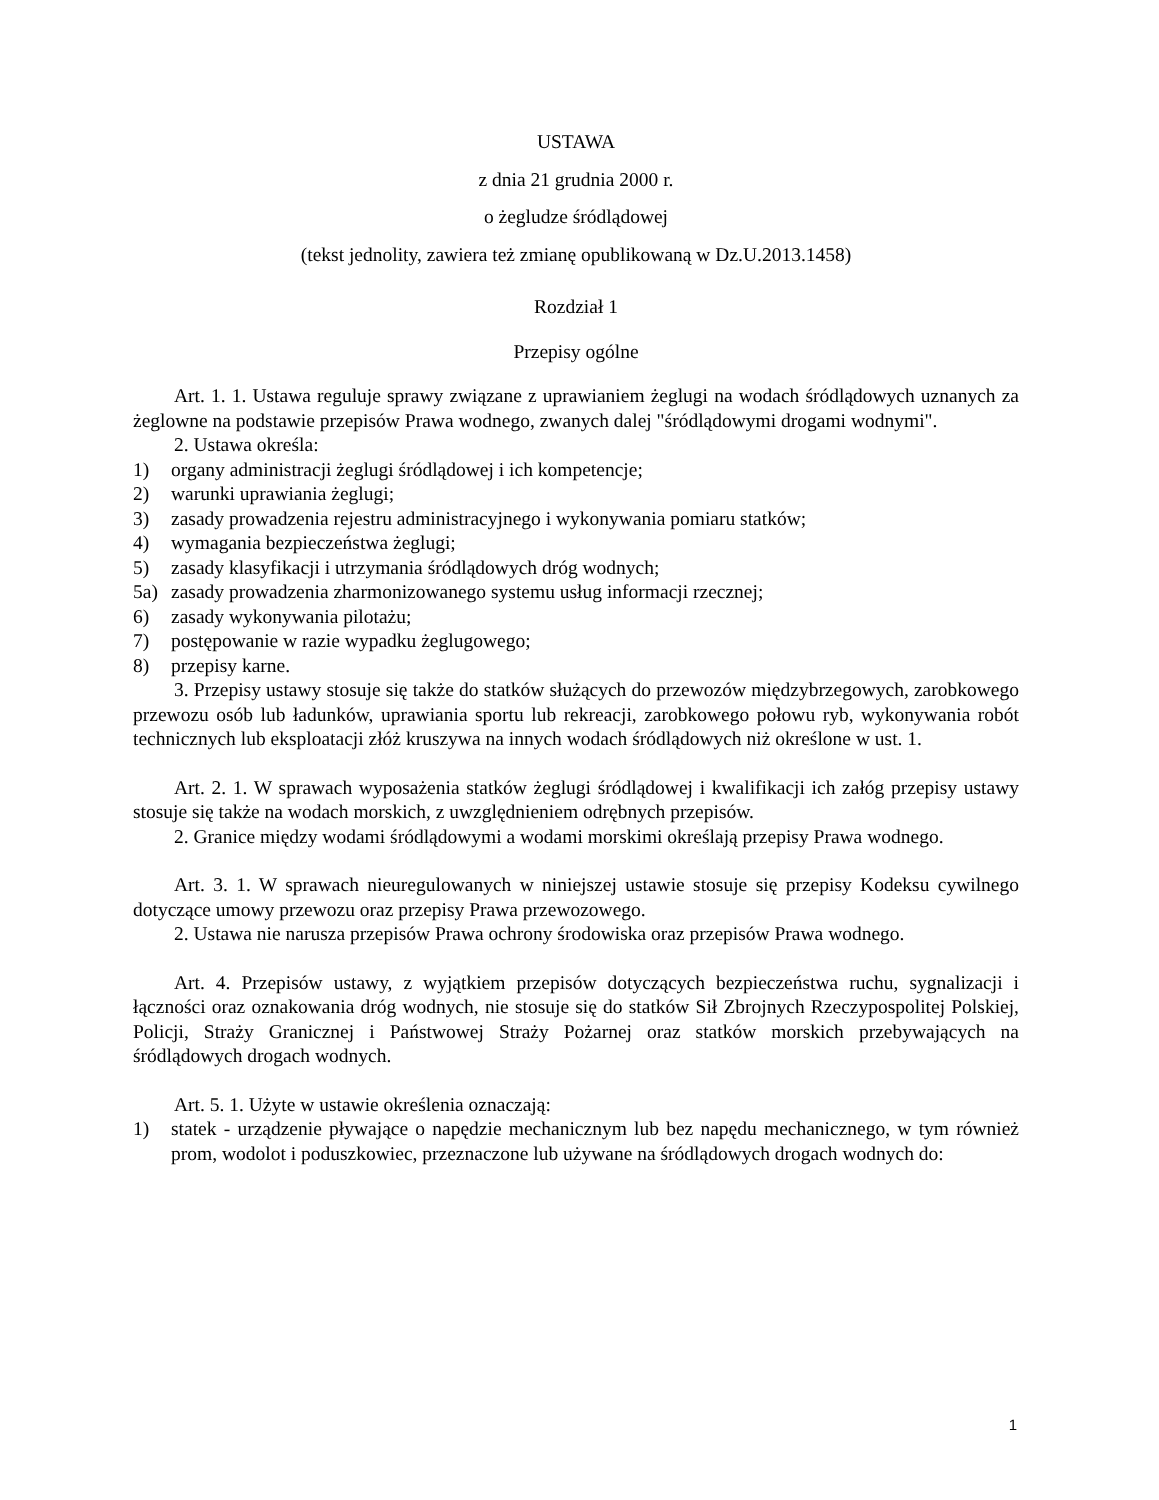USTAWA
z dnia 21 grudnia 2000 r.
o żegludze śródlądowej
(tekst jednolity, zawiera też zmianę opublikowaną w Dz.U.2013.1458)
Rozdział 1
Przepisy ogólne
Art. 1. 1. Ustawa reguluje sprawy związane z uprawianiem żeglugi na wodach śródlądowych uznanych za żeglowne na podstawie przepisów Prawa wodnego, zwanych dalej "śródlądowymi drogami wodnymi".
2. Ustawa określa:
1) organy administracji żeglugi śródlądowej i ich kompetencje;
2) warunki uprawiania żeglugi;
3) zasady prowadzenia rejestru administracyjnego i wykonywania pomiaru statków;
4) wymagania bezpieczeństwa żeglugi;
5) zasady klasyfikacji i utrzymania śródlądowych dróg wodnych;
5a) zasady prowadzenia zharmonizowanego systemu usług informacji rzecznej;
6) zasady wykonywania pilotażu;
7) postępowanie w razie wypadku żeglugowego;
8) przepisy karne.
3. Przepisy ustawy stosuje się także do statków służących do przewozów międzybrzegowych, zarobkowego przewozu osób lub ładunków, uprawiania sportu lub rekreacji, zarobkowego połowu ryb, wykonywania robót technicznych lub eksploatacji złóż kruszywa na innych wodach śródlądowych niż określone w ust. 1.
Art. 2. 1. W sprawach wyposażenia statków żeglugi śródlądowej i kwalifikacji ich załóg przepisy ustawy stosuje się także na wodach morskich, z uwzględnieniem odrębnych przepisów.
2. Granice między wodami śródlądowymi a wodami morskimi określają przepisy Prawa wodnego.
Art. 3. 1. W sprawach nieuregulowanych w niniejszej ustawie stosuje się przepisy Kodeksu cywilnego dotyczące umowy przewozu oraz przepisy Prawa przewozowego.
2. Ustawa nie narusza przepisów Prawa ochrony środowiska oraz przepisów Prawa wodnego.
Art. 4. Przepisów ustawy, z wyjątkiem przepisów dotyczących bezpieczeństwa ruchu, sygnalizacji i łączności oraz oznakowania dróg wodnych, nie stosuje się do statków Sił Zbrojnych Rzeczypospolitej Polskiej, Policji, Straży Granicznej i Państwowej Straży Pożarnej oraz statków morskich przebywających na śródlądowych drogach wodnych.
Art. 5. 1. Użyte w ustawie określenia oznaczają:
1) statek - urządzenie pływające o napędzie mechanicznym lub bez napędu mechanicznego, w tym również prom, wodolot i poduszkowiec, przeznaczone lub używane na śródlądowych drogach wodnych do:
1